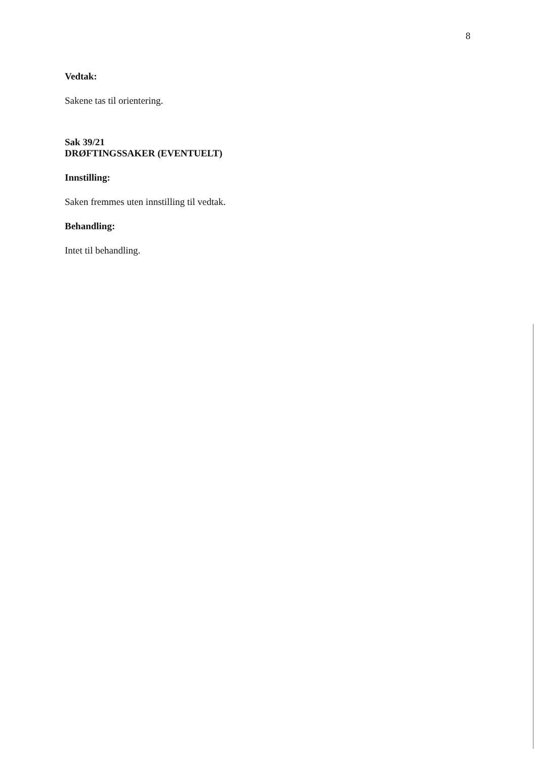8
Vedtak:
Sakene tas til orientering.
Sak 39/21
DRØFTINGSSAKER (EVENTUELT)
Innstilling:
Saken fremmes uten innstilling til vedtak.
Behandling:
Intet til behandling.